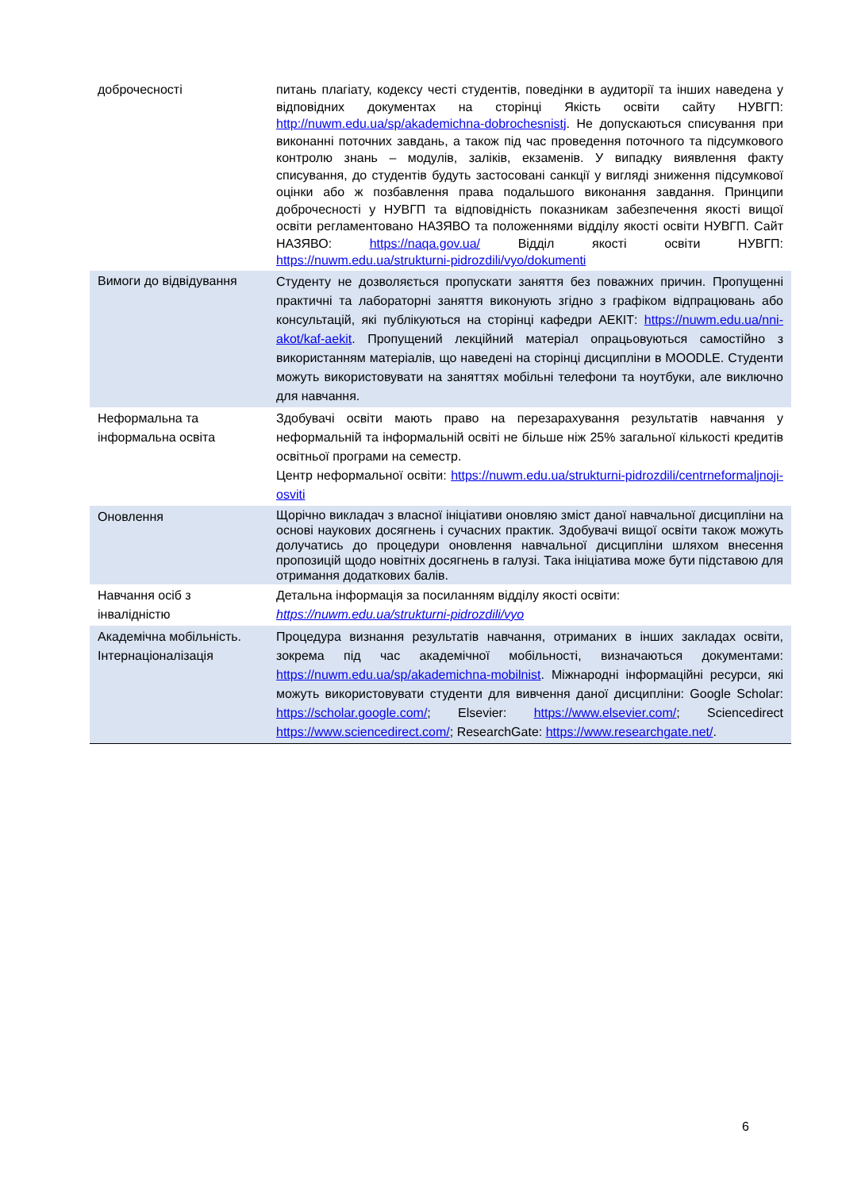| доброчесності | питань плагіату, кодексу честі студентів, поведінки в аудиторії та інших наведена у відповідних документах на сторінці Якість освіти сайту НУВГП: http://nuwm.edu.ua/sp/akademichna-dobrochesnistj . Не допускаються списування при виконанні поточних завдань, а також під час проведення поточного та підсумкового контролю знань – модулів, заліків, екзаменів. У випадку виявлення факту списування, до студентів будуть застосовані санкції у вигляді зниження підсумкової оцінки або ж позбавлення права подальшого виконання завдання. Принципи доброчесності у НУВГП та відповідність показникам забезпечення якості вищої освіти регламентовано НАЗЯВО та положеннями відділу якості освіти НУВГП. Сайт НАЗЯВО: https://naqa.gov.ua/ Відділ якості освіти НУВГП: https://nuwm.edu.ua/strukturni-pidrozdili/vyo/dokumenti |
| Вимоги до відвідування | Студенту не дозволяється пропускати заняття без поважних причин. Пропущенні практичні та лабораторні заняття виконують згідно з графіком відпрацювань або консультацій, які публікуються на сторінці кафедри АЕКІТ: https://nuwm.edu.ua/nni-akot/kaf-aekit . Пропущений лекційний матеріал опрацьовуються самостійно з використанням матеріалів, що наведені на сторінці дисципліни в MOODLE. Студенти можуть використовувати на заняттях мобільні телефони та ноутбуки, але виключно для навчання. |
| Неформальна та інформальна освіта | Здобувачі освіти мають право на перезарахування результатів навчання у неформальній та інформальній освіті не більше ніж 25% загальної кількості кредитів освітньої програми на семестр. Центр неформальної освіти: https://nuwm.edu.ua/strukturni-pidrozdili/centrneformaljnoji-osviti |
| Оновлення | Щорічно викладач з власної ініціативи оновляю зміст даної навчальної дисципліни на основі наукових досягнень і сучасних практик. Здобувачі вищої освіти також можуть долучатись до процедури оновлення навчальної дисципліни шляхом внесення пропозицій щодо новітніх досягнень в галузі. Така ініціатива може бути підставою для отримання додаткових балів. |
| Навчання осіб з інвалідністю | Детальна інформація за посиланням відділу якості освіти: https://nuwm.edu.ua/strukturni-pidrozdili/vyo |
| Академічна мобільність. Інтернаціоналізація | Процедура визнання результатів навчання, отриманих в інших закладах освіти, зокрема під час академічної мобільності, визначаються документами: https://nuwm.edu.ua/sp/akademichna-mobilnist . Міжнародні інформаційні ресурси, які можуть використовувати студенти для вивчення даної дисципліни: Google Scholar: https://scholar.google.com/ ; Elsevier: https://www.elsevier.com/ ; Sciencedirect https://www.sciencedirect.com/ ; ResearchGate: https://www.researchgate.net/ . |
6